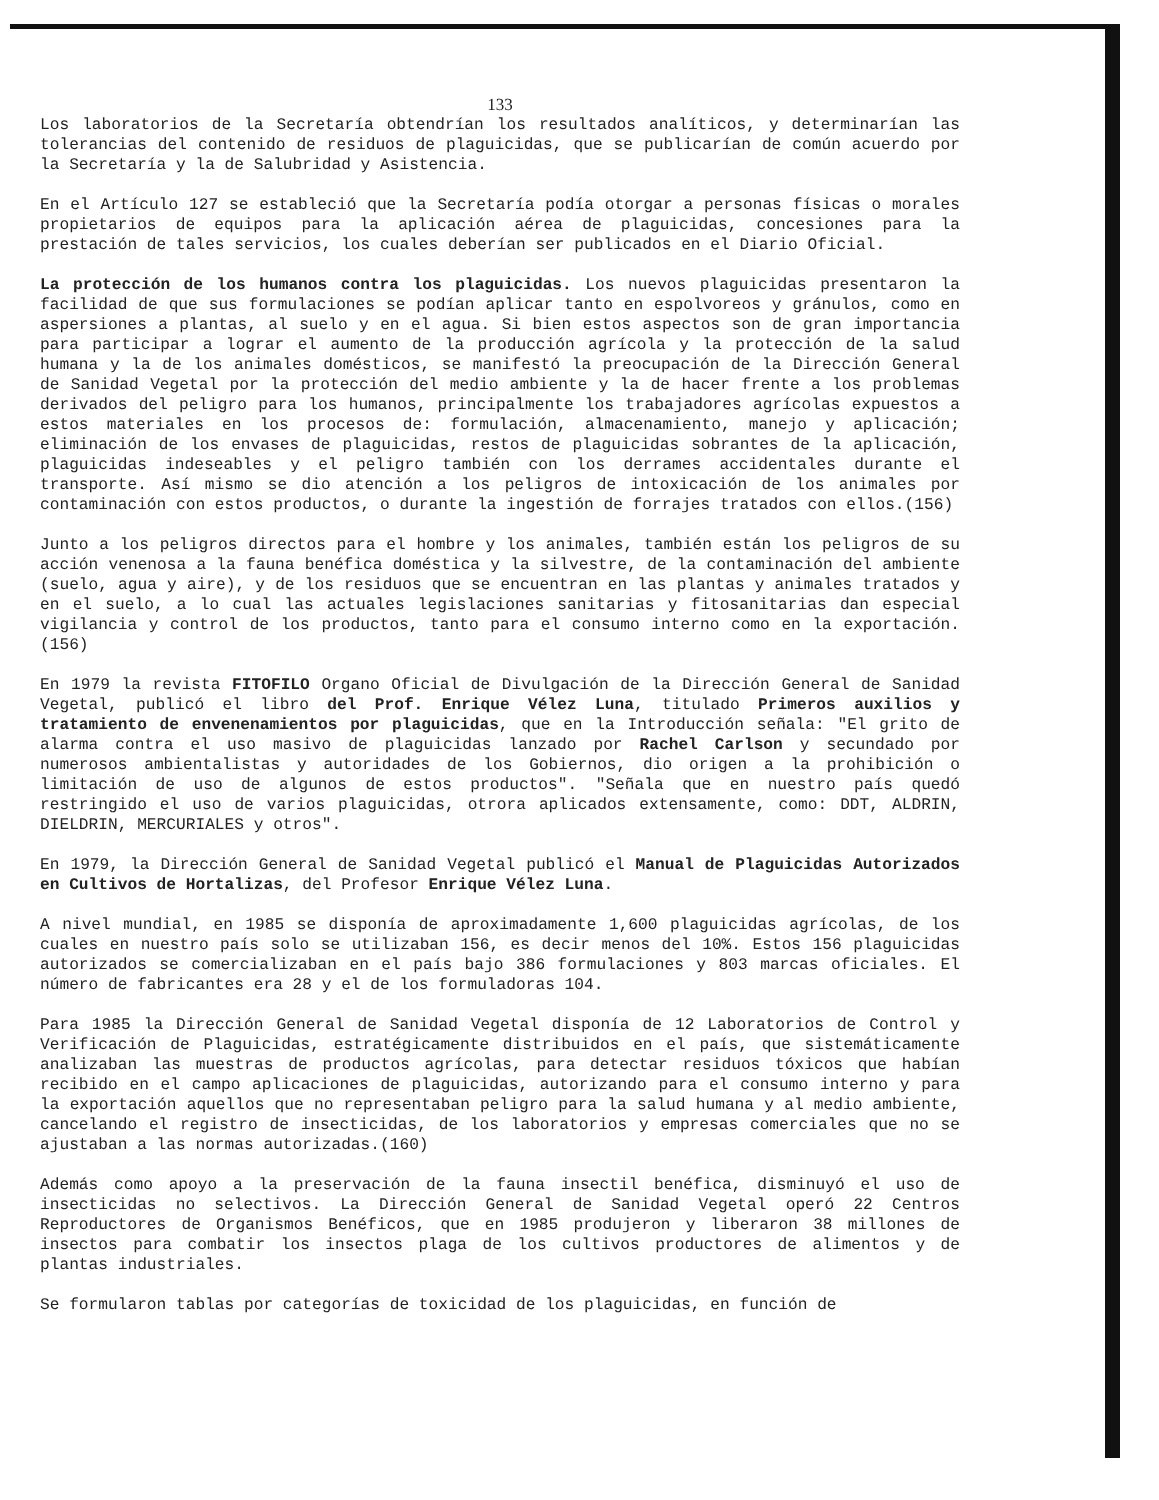133
Los laboratorios de la Secretaría obtendrían los resultados analíticos, y determinarían las tolerancias del contenido de residuos de plaguicidas, que se publicarían de común acuerdo por la Secretaría y la de Salubridad y Asistencia.
En el Artículo 127 se estableció que la Secretaría podía otorgar a personas físicas o morales propietarios de equipos para la aplicación aérea de plaguicidas, concesiones para la prestación de tales servicios, los cuales deberían ser publicados en el Diario Oficial.
La protección de los humanos contra los plaguicidas. Los nuevos plaguicidas presentaron la facilidad de que sus formulaciones se podían aplicar tanto en espolvoreos y gránulos, como en aspersiones a plantas, al suelo y en el agua. Si bien estos aspectos son de gran importancia para participar a lograr el aumento de la producción agrícola y la protección de la salud humana y la de los animales domésticos, se manifestó la preocupación de la Dirección General de Sanidad Vegetal por la protección del medio ambiente y la de hacer frente a los problemas derivados del peligro para los humanos, principalmente los trabajadores agrícolas expuestos a estos materiales en los procesos de: formulación, almacenamiento, manejo y aplicación; eliminación de los envases de plaguicidas, restos de plaguicidas sobrantes de la aplicación, plaguicidas indeseables y el peligro también con los derrames accidentales durante el transporte. Así mismo se dio atención a los peligros de intoxicación de los animales por contaminación con estos productos, o durante la ingestión de forrajes tratados con ellos.(156)
Junto a los peligros directos para el hombre y los animales, también están los peligros de su acción venenosa a la fauna benéfica doméstica y la silvestre, de la contaminación del ambiente (suelo, agua y aire), y de los residuos que se encuentran en las plantas y animales tratados y en el suelo, a lo cual las actuales legislaciones sanitarias y fitosanitarias dan especial vigilancia y control de los productos, tanto para el consumo interno como en la exportación. (156)
En 1979 la revista FITOFILO Organo Oficial de Divulgación de la Dirección General de Sanidad Vegetal, publicó el libro del Prof. Enrique Vélez Luna, titulado Primeros auxilios y tratamiento de envenenamientos por plaguicidas, que en la Introducción señala: "El grito de alarma contra el uso masivo de plaguicidas lanzado por Rachel Carlson y secundado por numerosos ambientalistas y autoridades de los Gobiernos, dio origen a la prohibición o limitación de uso de algunos de estos productos". "Señala que en nuestro país quedó restringido el uso de varios plaguicidas, otrora aplicados extensamente, como: DDT, ALDRIN, DIELDRIN, MERCURIALES y otros".
En 1979, la Dirección General de Sanidad Vegetal publicó el Manual de Plaguicidas Autorizados en Cultivos de Hortalizas, del Profesor Enrique Vélez Luna.
A nivel mundial, en 1985 se disponía de aproximadamente 1,600 plaguicidas agrícolas, de los cuales en nuestro país solo se utilizaban 156, es decir menos del 10%. Estos 156 plaguicidas autorizados se comercializaban en el país bajo 386 formulaciones y 803 marcas oficiales. El número de fabricantes era 28 y el de los formuladoras 104.
Para 1985 la Dirección General de Sanidad Vegetal disponía de 12 Laboratorios de Control y Verificación de Plaguicidas, estratégicamente distribuidos en el país, que sistemáticamente analizaban las muestras de productos agrícolas, para detectar residuos tóxicos que habían recibido en el campo aplicaciones de plaguicidas, autorizando para el consumo interno y para la exportación aquellos que no representaban peligro para la salud humana y al medio ambiente, cancelando el registro de insecticidas, de los laboratorios y empresas comerciales que no se ajustaban a las normas autorizadas.(160)
Además como apoyo a la preservación de la fauna insectil benéfica, disminuyó el uso de insecticidas no selectivos. La Dirección General de Sanidad Vegetal operó 22 Centros Reproductores de Organismos Benéficos, que en 1985 produjeron y liberaron 38 millones de insectos para combatir los insectos plaga de los cultivos productores de alimentos y de plantas industriales.
Se formularon tablas por categorías de toxicidad de los plaguicidas, en función de